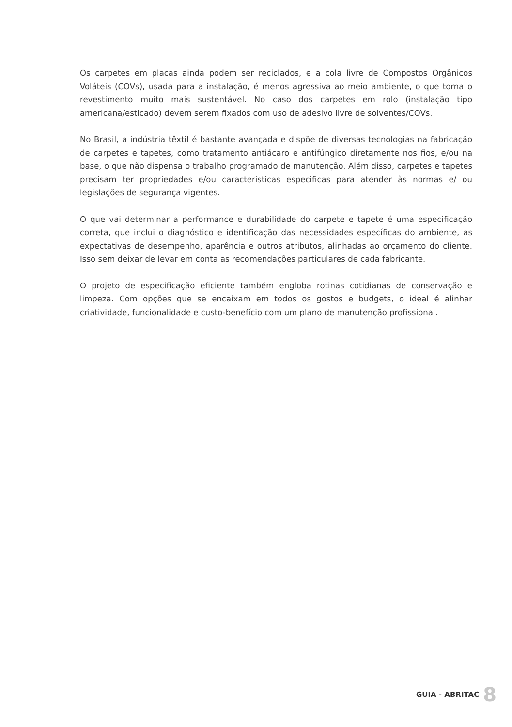Os carpetes em placas ainda podem ser reciclados, e a cola livre de Compostos Orgânicos Voláteis (COVs), usada para a instalação, é menos agressiva ao meio ambiente, o que torna o revestimento muito mais sustentável. No caso dos carpetes em rolo (instalação tipo americana/esticado) devem serem fixados com uso de adesivo livre de solventes/COVs.
No Brasil, a indústria têxtil é bastante avançada e dispõe de diversas tecnologias na fabricação de carpetes e tapetes, como tratamento antiácaro e antifúngico diretamente nos fios, e/ou na base, o que não dispensa o trabalho programado de manutenção. Além disso, carpetes e tapetes precisam ter propriedades e/ou caracteristicas especificas para atender às normas e/ ou legislações de segurança vigentes.
O que vai determinar a performance e durabilidade do carpete e tapete é uma especificação correta, que inclui o diagnóstico e identificação das necessidades específicas do ambiente, as expectativas de desempenho, aparência e outros atributos, alinhadas ao orçamento do cliente. Isso sem deixar de levar em conta as recomendações particulares de cada fabricante.
O projeto de especificação eficiente também engloba rotinas cotidianas de conservação e limpeza. Com opções que se encaixam em todos os gostos e budgets, o ideal é alinhar criatividade, funcionalidade e custo-benefício com um plano de manutenção profissional.
GUIA - ABRITAC 8